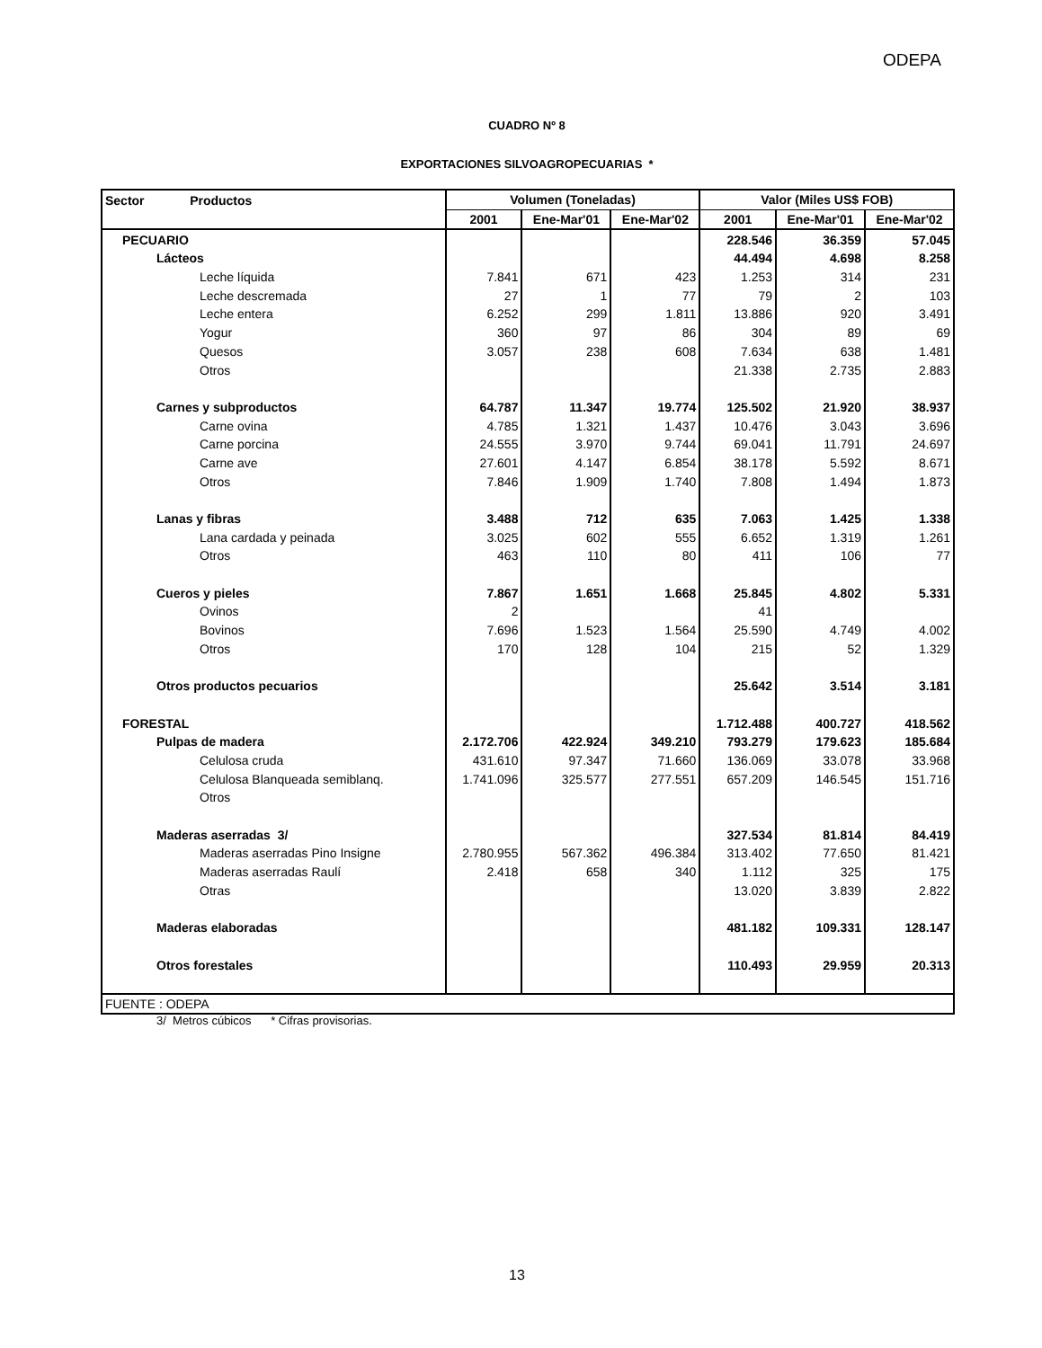ODEPA
CUADRO Nº 8
EXPORTACIONES SILVOAGROPECUARIAS *
| Sector Productos | Volumen (Toneladas) | | | Valor (Miles US$ FOB) | | |
| --- | --- | --- | --- | --- | --- | --- |
| | 2001 | Ene-Mar'01 | Ene-Mar'02 | 2001 | Ene-Mar'01 | Ene-Mar'02 |
| PECUARIO | | | | 228.546 | 36.359 | 57.045 |
| Lácteos | | | | 44.494 | 4.698 | 8.258 |
| Leche líquida | 7.841 | 671 | 423 | 1.253 | 314 | 231 |
| Leche descremada | 27 | 1 | 77 | 79 | 2 | 103 |
| Leche entera | 6.252 | 299 | 1.811 | 13.886 | 920 | 3.491 |
| Yogur | 360 | 97 | 86 | 304 | 89 | 69 |
| Quesos | 3.057 | 238 | 608 | 7.634 | 638 | 1.481 |
| Otros | | | | 21.338 | 2.735 | 2.883 |
| Carnes y subproductos | 64.787 | 11.347 | 19.774 | 125.502 | 21.920 | 38.937 |
| Carne ovina | 4.785 | 1.321 | 1.437 | 10.476 | 3.043 | 3.696 |
| Carne porcina | 24.555 | 3.970 | 9.744 | 69.041 | 11.791 | 24.697 |
| Carne ave | 27.601 | 4.147 | 6.854 | 38.178 | 5.592 | 8.671 |
| Otros | 7.846 | 1.909 | 1.740 | 7.808 | 1.494 | 1.873 |
| Lanas y fibras | 3.488 | 712 | 635 | 7.063 | 1.425 | 1.338 |
| Lana cardada y peinada | 3.025 | 602 | 555 | 6.652 | 1.319 | 1.261 |
| Otros | 463 | 110 | 80 | 411 | 106 | 77 |
| Cueros y pieles | 7.867 | 1.651 | 1.668 | 25.845 | 4.802 | 5.331 |
| Ovinos | 2 | | | 41 | | |
| Bovinos | 7.696 | 1.523 | 1.564 | 25.590 | 4.749 | 4.002 |
| Otros | 170 | 128 | 104 | 215 | 52 | 1.329 |
| Otros productos pecuarios | | | | 25.642 | 3.514 | 3.181 |
| FORESTAL | | | | 1.712.488 | 400.727 | 418.562 |
| Pulpas de madera | 2.172.706 | 422.924 | 349.210 | 793.279 | 179.623 | 185.684 |
| Celulosa cruda | 431.610 | 97.347 | 71.660 | 136.069 | 33.078 | 33.968 |
| Celulosa Blanqueada semiblanq. | 1.741.096 | 325.577 | 277.551 | 657.209 | 146.545 | 151.716 |
| Otros | | | | | | |
| Maderas aserradas 3/ | | | | 327.534 | 81.814 | 84.419 |
| Maderas aserradas Pino Insigne | 2.780.955 | 567.362 | 496.384 | 313.402 | 77.650 | 81.421 |
| Maderas aserradas Raulí | 2.418 | 658 | 340 | 1.112 | 325 | 175 |
| Otras | | | | 13.020 | 3.839 | 2.822 |
| Maderas elaboradas | | | | 481.182 | 109.331 | 128.147 |
| Otros forestales | | | | 110.493 | 29.959 | 20.313 |
| FUENTE : ODEPA | | | | | | |
3/ Metros cúbicos * Cifras provisorias.
13